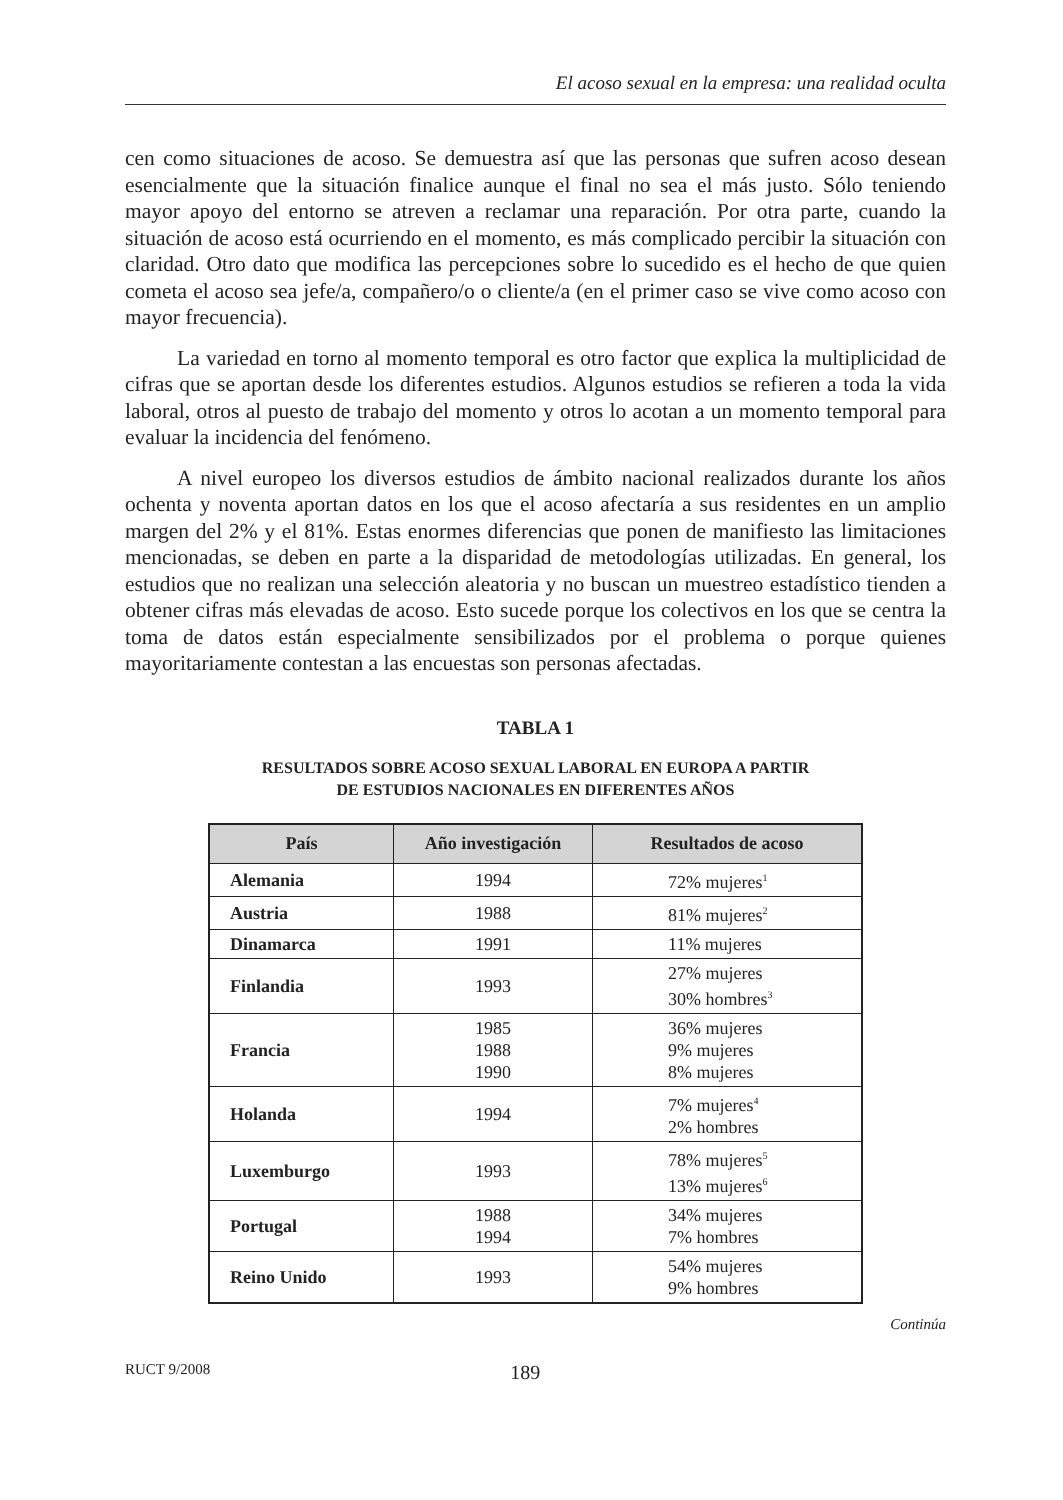El acoso sexual en la empresa: una realidad oculta
cen como situaciones de acoso. Se demuestra así que las personas que sufren acoso desean esencialmente que la situación finalice aunque el final no sea el más justo. Sólo teniendo mayor apoyo del entorno se atreven a reclamar una reparación. Por otra parte, cuando la situación de acoso está ocurriendo en el momento, es más complicado percibir la situación con claridad. Otro dato que modifica las percepciones sobre lo sucedido es el hecho de que quien cometa el acoso sea jefe/a, compañero/o o cliente/a (en el primer caso se vive como acoso con mayor frecuencia).
La variedad en torno al momento temporal es otro factor que explica la multiplicidad de cifras que se aportan desde los diferentes estudios. Algunos estudios se refieren a toda la vida laboral, otros al puesto de trabajo del momento y otros lo acotan a un momento temporal para evaluar la incidencia del fenómeno.
A nivel europeo los diversos estudios de ámbito nacional realizados durante los años ochenta y noventa aportan datos en los que el acoso afectaría a sus residentes en un amplio margen del 2% y el 81%. Estas enormes diferencias que ponen de manifiesto las limitaciones mencionadas, se deben en parte a la disparidad de metodologías utilizadas. En general, los estudios que no realizan una selección aleatoria y no buscan un muestreo estadístico tienden a obtener cifras más elevadas de acoso. Esto sucede porque los colectivos en los que se centra la toma de datos están especialmente sensibilizados por el problema o porque quienes mayoritariamente contestan a las encuestas son personas afectadas.
TABLA 1
RESULTADOS SOBRE ACOSO SEXUAL LABORAL EN EUROPA A PARTIR
DE ESTUDIOS NACIONALES EN DIFERENTES AÑOS
| País | Año investigación | Resultados de acoso |
| --- | --- | --- |
| Alemania | 1994 | 72% mujeres<sup>1</sup> |
| Austria | 1988 | 81% mujeres<sup>2</sup> |
| Dinamarca | 1991 | 11% mujeres |
| Finlandia | 1993 | 27% mujeres 30% hombres<sup>3</sup> |
| Francia | 1985 1988 1990 | 36% mujeres 9% mujeres 8% mujeres |
| Holanda | 1994 | 7% mujeres<sup>4</sup> 2% hombres |
| Luxemburgo | 1993 | 78% mujeres<sup>5</sup> 13% mujeres<sup>6</sup> |
| Portugal | 1988 1994 | 34% mujeres 7% hombres |
| Reino Unido | 1993 | 54% mujeres 9% hombres |
Continúa
RUCT 9/2008 189